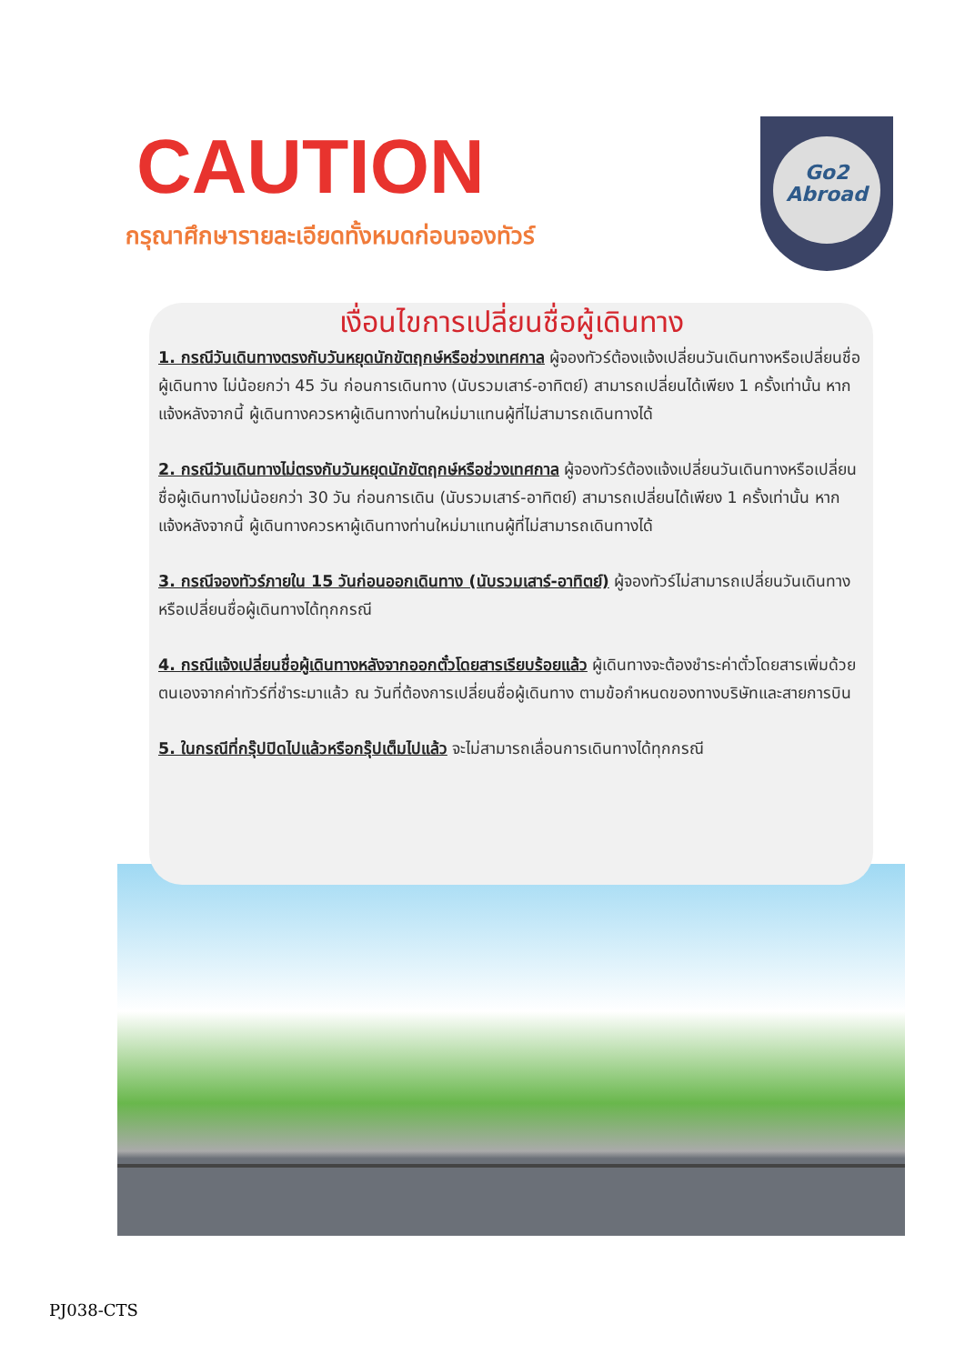CAUTION
Go2
Abroad
กรุณาศึกษารายละเอียดทั้งหมดก่อนจองทัวร์
เงื่อนไขการเปลี่ยนชื่อผู้เดินทาง
1. กรณีวันเดินทางตรงกับวันหยุดนักขัตฤกษ์หรือช่วงเทศกาล ผู้จองทัวร์ต้องแจ้งเปลี่ยนวันเดินทางหรือเปลี่ยนชื่อผู้เดินทาง ไม่น้อยกว่า 45 วัน ก่อนการเดินทาง (นับรวมเสาร์-อาทิตย์) สามารถเปลี่ยนได้เพียง 1 ครั้งเท่านั้น หากแจ้งหลังจากนี้ ผู้เดินทางควรหาผู้เดินทางท่านใหม่มาแทนผู้ที่ไม่สามารถเดินทางได้
2. กรณีวันเดินทางไม่ตรงกับวันหยุดนักขัตฤกษ์หรือช่วงเทศกาล ผู้จองทัวร์ต้องแจ้งเปลี่ยนวันเดินทางหรือเปลี่ยนชื่อผู้เดินทางไม่น้อยกว่า 30 วัน ก่อนการเดิน (นับรวมเสาร์-อาทิตย์) สามารถเปลี่ยนได้เพียง 1 ครั้งเท่านั้น หากแจ้งหลังจากนี้ ผู้เดินทางควรหาผู้เดินทางท่านใหม่มาแทนผู้ที่ไม่สามารถเดินทางได้
3. กรณีจองทัวร์ภายใน 15 วันก่อนออกเดินทาง (นับรวมเสาร์-อาทิตย์) ผู้จองทัวร์ไม่สามารถเปลี่ยนวันเดินทางหรือเปลี่ยนชื่อผู้เดินทางได้ทุกกรณี
4. กรณีแจ้งเปลี่ยนชื่อผู้เดินทางหลังจากออกตั๋วโดยสารเรียบร้อยแล้ว ผู้เดินทางจะต้องชำระค่าตั๋วโดยสารเพิ่มด้วยตนเองจากค่าทัวร์ที่ชำระมาแล้ว ณ วันที่ต้องการเปลี่ยนชื่อผู้เดินทาง ตามข้อกำหนดของทางบริษัทและสายการบิน
5. ในกรณีที่กรุ๊ปปิดไปแล้วหรือกรุ๊ปเต็มไปแล้ว จะไม่สามารถเลื่อนการเดินทางได้ทุกกรณี
PJ038-CTS